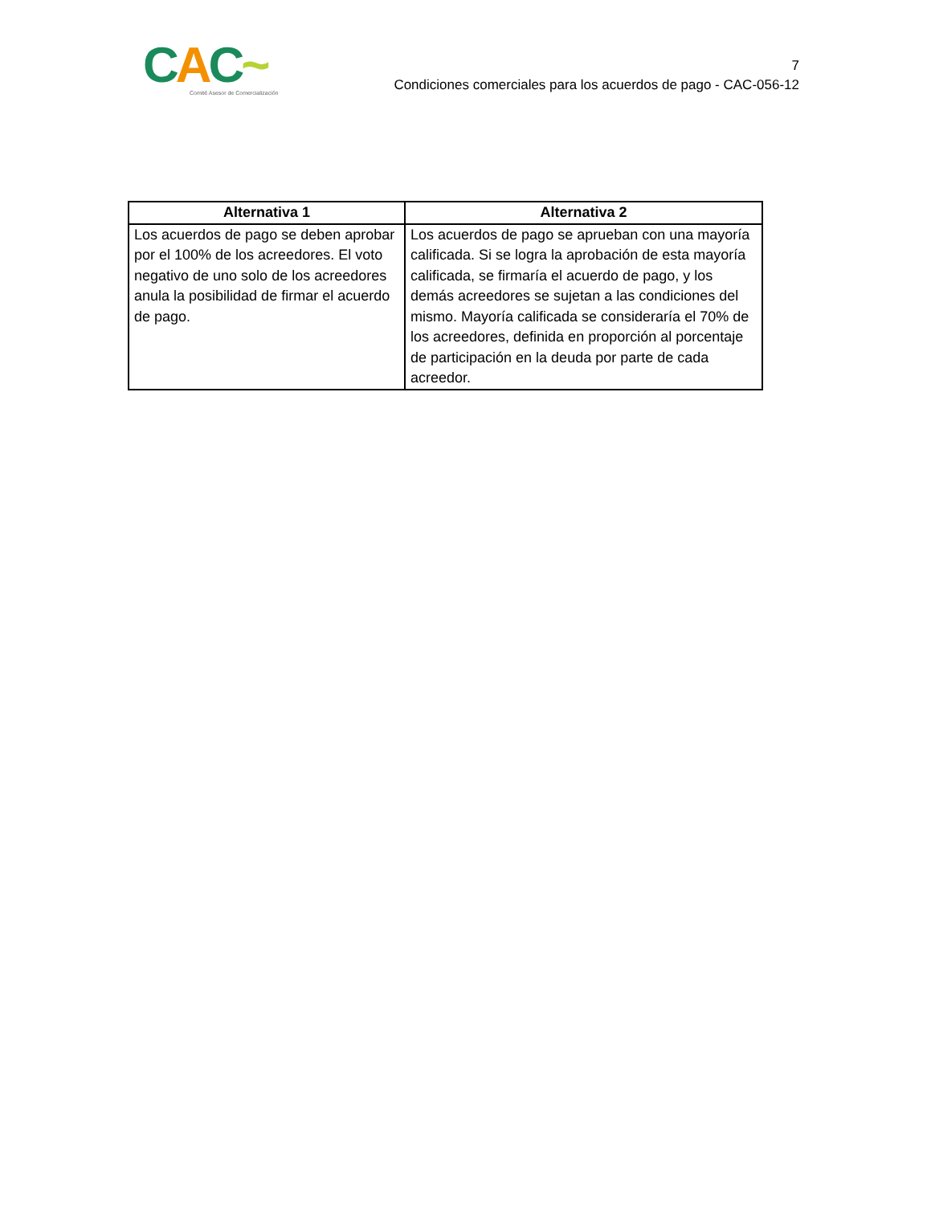CAC~
Comité Asesor de Comercialización
7
Condiciones comerciales para los acuerdos de pago - CAC-056-12
| Alternativa 1 | Alternativa 2 |
| --- | --- |
| Los acuerdos de pago se deben aprobar por el 100% de los acreedores. El voto negativo de uno solo de los acreedores anula la posibilidad de firmar el acuerdo de pago. | Los acuerdos de pago se aprueban con una mayoría calificada. Si se logra la aprobación de esta mayoría calificada, se firmaría el acuerdo de pago, y los demás acreedores se sujetan a las condiciones del mismo. Mayoría calificada se consideraría el 70% de los acreedores, definida en proporción al porcentaje de participación en la deuda por parte de cada acreedor. |